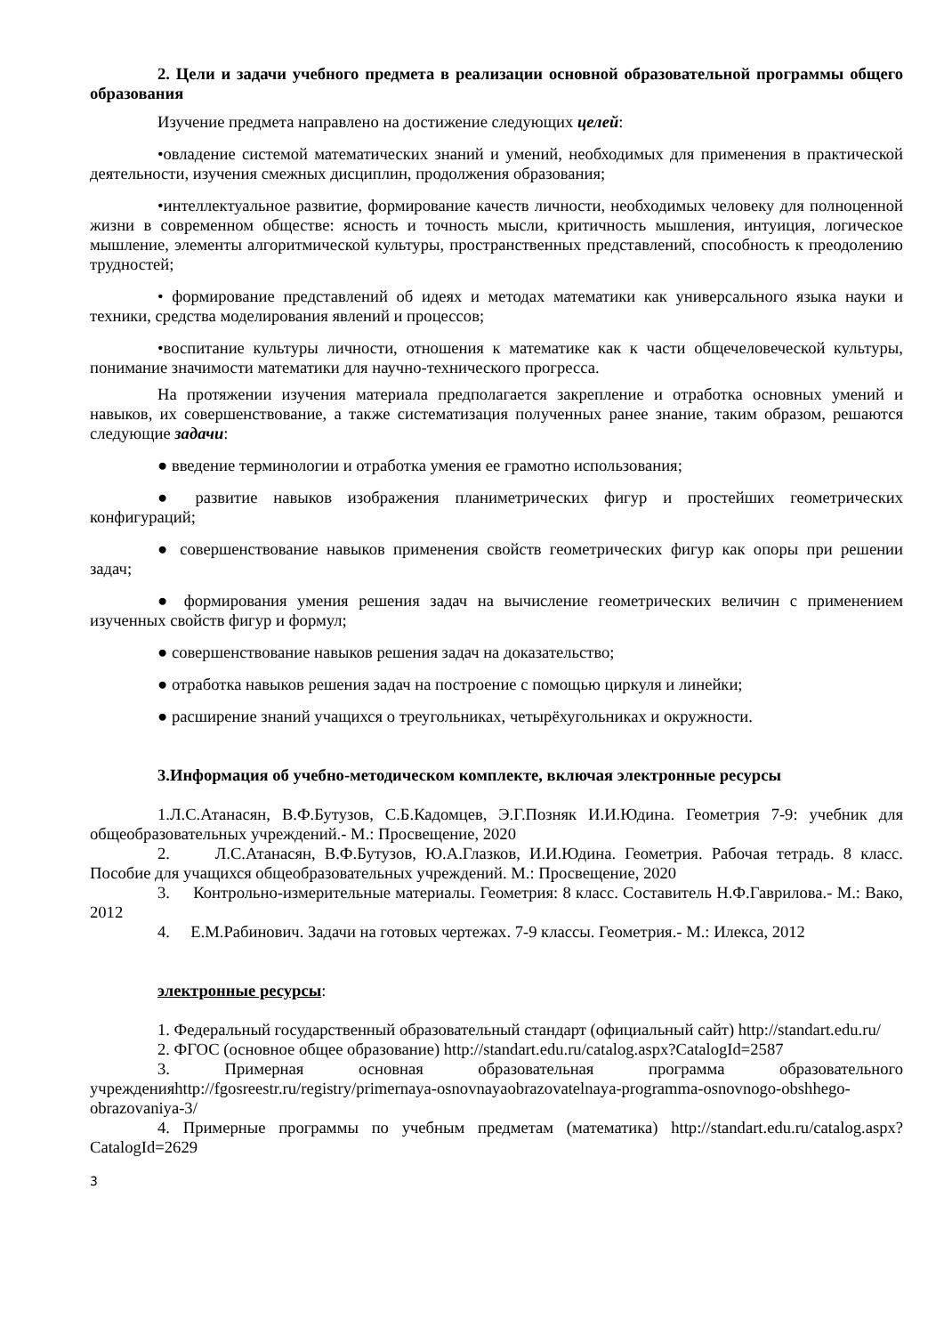2. Цели и задачи учебного предмета в реализации основной образовательной программы общего образования
Изучение предмета направлено на достижение следующих целей:
•овладение системой математических знаний и умений, необходимых для применения в практической деятельности, изучения смежных дисциплин, продолжения образования;
•интеллектуальное развитие, формирование качеств личности, необходимых человеку для полноценной жизни в современном обществе: ясность и точность мысли, критичность мышления, интуиция, логическое мышление, элементы алгоритмической культуры, пространственных представлений, способность к преодолению трудностей;
• формирование представлений об идеях и методах математики как универсального языка науки и техники, средства моделирования явлений и процессов;
•воспитание культуры личности, отношения к математике как к части общечеловеческой культуры, понимание значимости математики для научно-технического прогресса.
На протяжении изучения материала предполагается закрепление и отработка основных умений и навыков, их совершенствование, а также систематизация полученных ранее знание, таким образом, решаются следующие задачи:
● введение терминологии и отработка умения ее грамотно использования;
● развитие навыков изображения планиметрических фигур и простейших геометрических конфигураций;
● совершенствование навыков применения свойств геометрических фигур как опоры при решении задач;
● формирования умения решения задач на вычисление геометрических величин с применением изученных свойств фигур и формул;
● совершенствование навыков решения задач на доказательство;
● отработка навыков решения задач на построение с помощью циркуля и линейки;
● расширение знаний учащихся о треугольниках, четырёхугольниках и окружности.
3.Информация об учебно-методическом комплекте, включая электронные ресурсы
1.Л.С.Атанасян, В.Ф.Бутузов, С.Б.Кадомцев, Э.Г.Позняк И.И.Юдина. Геометрия 7-9: учебник для общеобразовательных учреждений.- М.: Просвещение, 2020
2. Л.С.Атанасян, В.Ф.Бутузов, Ю.А.Глазков, И.И.Юдина. Геометрия. Рабочая тетрадь. 8 класс. Пособие для учащихся общеобразовательных учреждений. М.: Просвещение, 2020
3. Контрольно-измерительные материалы. Геометрия: 8 класс. Составитель Н.Ф.Гаврилова.- М.: Вако, 2012
4. Е.М.Рабинович. Задачи на готовых чертежах. 7-9 классы. Геометрия.- М.: Илекса, 2012
электронные ресурсы:
1. Федеральный государственный образовательный стандарт (официальный сайт) http://standart.edu.ru/
2. ФГОС (основное общее образование) http://standart.edu.ru/catalog.aspx?CatalogId=2587
3. Примерная основная образовательная программа образовательного учрежденияhttp://fgosreestr.ru/registry/primernaya-osnovnayaobrazovatelnaya-programma-osnovnogo-obshhego-obrazovaniya-3/
4. Примерные программы по учебным предметам (математика) http://standart.edu.ru/catalog.aspx?CatalogId=2629
3